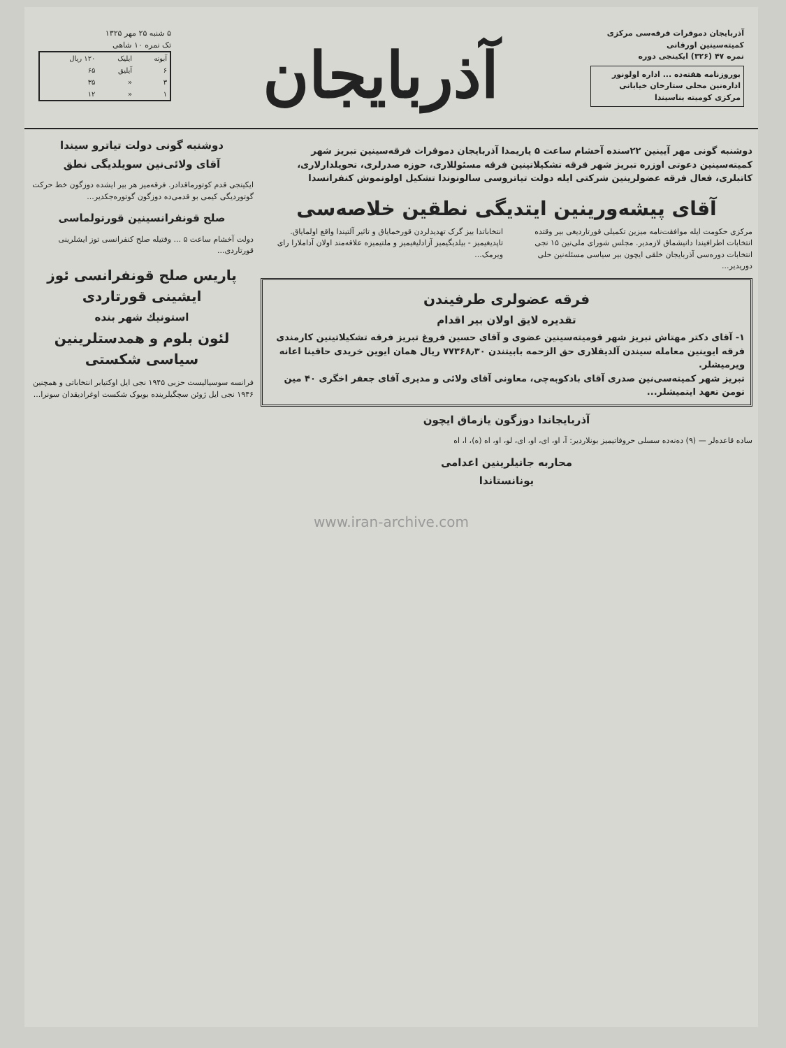آذربایجان دموقرات فرقه‌سی مرکزی کمیته‌سینین اورقانی
نمره ۴۷ (۳۲۶) ایکینجی دوره
بوروزنامه هفته‌ده ... اداره اولونور
اداره‌نین محلی ستارخان خیابانی مرکزی کومیته بناسیندا
آذربایجان
۵ شنبه ۲۵ مهر ۱۳۲۵
تک نمره ۱۰ شاهی
| آبونه | ایلیک | ۱۲۰ ریال |
| ۶ | آیلیق | ۶۵ |
| ۳ | « | ۳۵ |
| ۱ | « | ۱۲ |
دوشنبه گونی مهر آیینین ۲۲سنده آخشام ساعت ۵ یاریمدا آذربایجان دموقرات فرقه‌سینین تبریز شهر کمیته‌سینین دعوتی اوزره تبریز شهر فرقه تشکیلاتینین فرقه مسئوللاری، حوزه صدرلری، تحویلدارلاری، کاتبلری، فعال فرقه عضولرینین شرکتی ایله دولت تیاتروسی سالونوندا تشکیل اولونموش کنفرانسدا
آقای پیشه‌ورینین ایتدیگی نطقین خلاصه‌سی
مرکزی حکومت ایله موافقت‌نامه میزین تکمیلی قورتاردیغی بیر وقتده انتخابات اطرافیندا دانیشماق لازمدیر. مجلس شورای ملی‌نین ۱۵ نجی انتخابات دوره‌سی آذربایجان خلقی ایچون بیر سیاسی مسئله‌نین حلی دوریدیر...
انتخاباتدا بیز گرک تهدیدلردن قورخمایاق و تاثیر آلتیندا واقع اولمایاق. تاپدیغیمیز - بیلدیگیمیز آزادلیغیمیز و ملتیمیزه علاقه‌مند اولان آداملارا رای ویرمک...
فرقه عضولری طرفیندن
تقدیره لایق اولان بیر اقدام
۱- آقای دکتر مهتاش تبریز شهر قومیته‌سینین عضوی و آقای حسین فروغ تبریز فرقه تشکیلاتینین کارمندی فرقه ایوینین معامله سیندن آلدیقلاری حق الزحمه بابیتندن ۷۷۳۶۸٫۳۰ ریال همان ایوین خریدی حاقینا اعانه ویرمیشلر.
تبریز شهر کمیته‌سی‌نین صدری آقای بادکوبه‌چی، معاونی آقای ولائی و مدیری آقای جعفر اخگری ۴۰ مین تومن تعهد ایتمیشلر...
آذربایجاندا دوزگون یازماق ایچون
ساده قاعده‌لر — (۹) دەنەدە سسلی حروفاتیمیز بونلاردیر: آ، او، ای، او، ای، لو، او، اه (ە)، ا، اە
محاربه جانیلرینین اعدامی
یونانستاندا
دوشنبه گونی دولت تیاترو سیندا
آقای ولائی‌نین سویلدیگی نطق
ایکینجی قدم کوتورماقدادر. فرقه‌میز هر بیر ایشده دوزگون خط حرکت گوتوردیگی کیمی بو قدمی‌ده دوزگون گوتوره‌جکدیر...
صلح قونفرانسینین قورتولماسی
دولت آخشام ساعت ۵ ... وقتیله صلح کنفرانسی توز ایشلرینی قورتاردی...
پاریس صلح قونفرانسی ئوز ایشینی قورتاردی
استونیك شهر بنده
لئون بلوم و همدستلرینین سیاسی شکستی
فرانسه سوسیالیست حزبی ۱۹۴۵ نجی ایل اوکتیابر انتخاباتی و همچنین ۱۹۴۶ نجی ایل ژوئن سچگیلرینده بویوک شکست اوغرادیقدان سونرا...
www.iran-archive.com